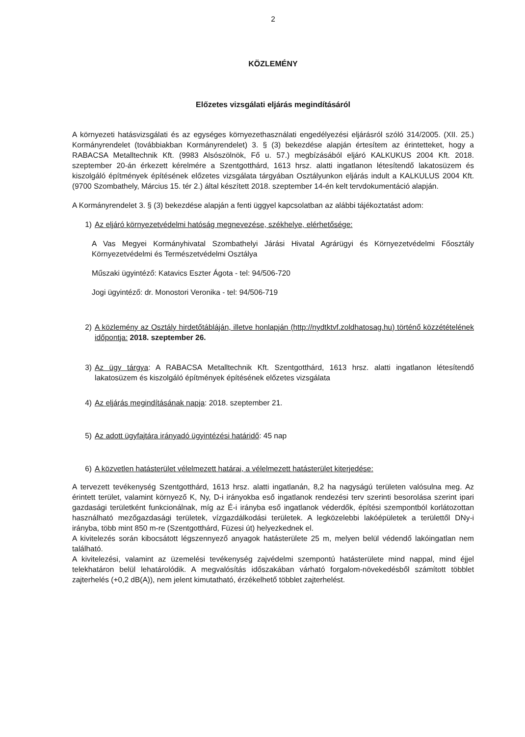2
KÖZLEMÉNY
Előzetes vizsgálati eljárás megindításáról
A környezeti hatásvizsgálati és az egységes környezethasználati engedélyezési eljárásról szóló 314/2005. (XII. 25.) Kormányrendelet (továbbiakban Kormányrendelet) 3. § (3) bekezdése alapján értesítem az érintetteket, hogy a RABACSA Metalltechnik Kft. (9983 Alsószölnök, Fő u. 57.) megbízásából eljáró KALKUKUS 2004 Kft. 2018. szeptember 20-án érkezett kérelmére a Szentgotthárd, 1613 hrsz. alatti ingatlanon létesítendő lakatosüzem és kiszolgáló építmények építésének előzetes vizsgálata tárgyában Osztályunkon eljárás indult a KALKULUS 2004 Kft. (9700 Szombathely, Március 15. tér 2.) által készített 2018. szeptember 14-én kelt tervdokumentáció alapján.
A Kormányrendelet 3. § (3) bekezdése alapján a fenti üggyel kapcsolatban az alábbi tájékoztatást adom:
1) Az eljáró környezetvédelmi hatóság megnevezése, székhelye, elérhetősége:
A Vas Megyei Kormányhivatal Szombathelyi Járási Hivatal Agrárügyi és Környezetvédelmi Főosztály Környezetvédelmi és Természetvédelmi Osztálya
Műszaki ügyintéző: Katavics Eszter Ágota - tel: 94/506-720
Jogi ügyintéző: dr. Monostori Veronika - tel: 94/506-719
2) A közlemény az Osztály hirdetőtábláján, illetve honlapján (http://nydtktvf.zoldhatosag.hu) történő közzétételének időpontja: 2018. szeptember 26.
3) Az ügy tárgya: A RABACSA Metalltechnik Kft. Szentgotthárd, 1613 hrsz. alatti ingatlanon létesítendő lakatosüzem és kiszolgáló építmények építésének előzetes vizsgálata
4) Az eljárás megindításának napja: 2018. szeptember 21.
5) Az adott ügyfajtára irányadó ügyintézési határidő: 45 nap
6) A közvetlen hatásterület vélelmezett határai, a vélelmezett hatásterület kiterjedése:
A tervezett tevékenység Szentgotthárd, 1613 hrsz. alatti ingatlanán, 8,2 ha nagyságú területen valósulna meg. Az érintett terület, valamint környező K, Ny, D-i irányokba eső ingatlanok rendezési terv szerinti besorolása szerint ipari gazdasági területként funkcionálnak, míg az É-i irányba eső ingatlanok véderdők, építési szempontból korlátozottan használható mezőgazdasági területek, vízgazdálkodási területek. A legközelebbi lakóépületek a területtől DNy-i irányba, több mint 850 m-re (Szentgotthárd, Füzesi út) helyezkednek el.
A kivitelezés során kibocsátott légszennyező anyagok hatásterülete 25 m, melyen belül védendő lakóingatlan nem található.
A kivitelezési, valamint az üzemelési tevékenység zajvédelmi szempontú hatásterülete mind nappal, mind éjjel telekhatáron belül lehatárolódik. A megvalósítás időszakában várható forgalom-növekedésből számított többlet zajterhelés (+0,2 dB(A)), nem jelent kimutatható, érzékelhető többlet zajterhelést.